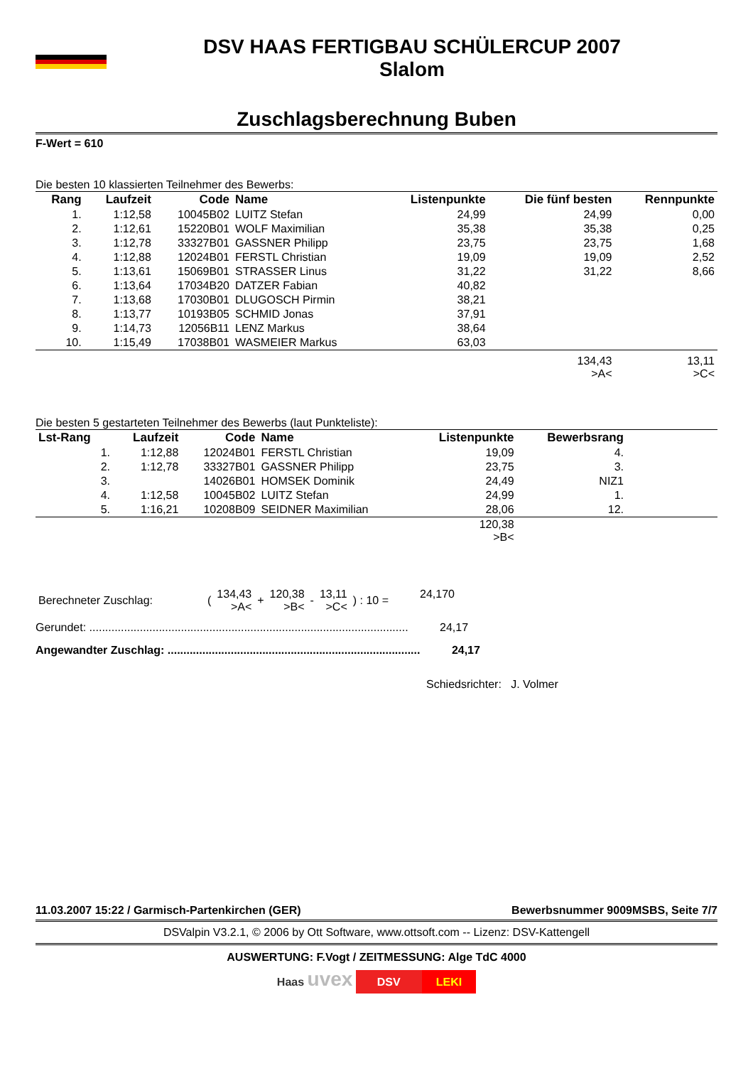DSV HAAS FERTIGBAU SCHÜLERCUP 2007
Slalom
Zuschlagsberechnung Buben
F-Wert = 610
Die besten 10 klassierten Teilnehmer des Bewerbs:
| Rang | Laufzeit | Code | Name | Listenpunkte | Die fünf besten | Rennpunkte |
| --- | --- | --- | --- | --- | --- | --- |
| 1. | 1:12,58 | 10045B02 | LUITZ Stefan | 24,99 | 24,99 | 0,00 |
| 2. | 1:12,61 | 15220B01 | WOLF Maximilian | 35,38 | 35,38 | 0,25 |
| 3. | 1:12,78 | 33327B01 | GASSNER Philipp | 23,75 | 23,75 | 1,68 |
| 4. | 1:12,88 | 12024B01 | FERSTL Christian | 19,09 | 19,09 | 2,52 |
| 5. | 1:13,61 | 15069B01 | STRASSER Linus | 31,22 | 31,22 | 8,66 |
| 6. | 1:13,64 | 17034B20 | DATZER Fabian | 40,82 | | |
| 7. | 1:13,68 | 17030B01 | DLUGOSCH Pirmin | 38,21 | | |
| 8. | 1:13,77 | 10193B05 | SCHMID Jonas | 37,91 | | |
| 9. | 1:14,73 | 12056B11 | LENZ Markus | 38,64 | | |
| 10. | 1:15,49 | 17038B01 | WASMEIER Markus | 63,03 | | |
| | | | | | 134,43 >A< | 13,11 >C< |
Die besten 5 gestarteten Teilnehmer des Bewerbs (laut Punkteliste):
| Lst-Rang | Laufzeit | Code | Name | Listenpunkte | Bewerbsrang | |
| --- | --- | --- | --- | --- | --- | --- |
| 1. | 1:12,88 | 12024B01 | FERSTL Christian | 19,09 | 4. | |
| 2. | 1:12,78 | 33327B01 | GASSNER Philipp | 23,75 | 3. | |
| 3. | | 14026B01 | HOMSEK Dominik | 24,49 | NIZ1 | |
| 4. | 1:12,58 | 10045B02 | LUITZ Stefan | 24,99 | 1. | |
| 5. | 1:16,21 | 10208B09 | SEIDNER Maximilian | 28,06 | 12. | |
| | | | | 120,38 >B< | | |
| Berechneter Zuschlag: | ( | 134,43 >A< | + | 120,38 >B< | - | 13,11 >C< | ) : 10 = | 24,170 |
Gerundet: ..................................................................................................... 24,17
Angewandter Zuschlag: ................................................................................ 24,17
Schiedsrichter: J. Volmer
11.03.2007 15:22 / Garmisch-Partenkirchen (GER) Bewerbsnummer 9009MSBS, Seite 7/7
DSValpin V3.2.1, © 2006 by Ott Software, www.ottsoft.com -- Lizenz: DSV-Kattengell
AUSWERTUNG: F.Vogt / ZEITMESSUNG: Alge TdC 4000
Haas uvex DSV LEKI